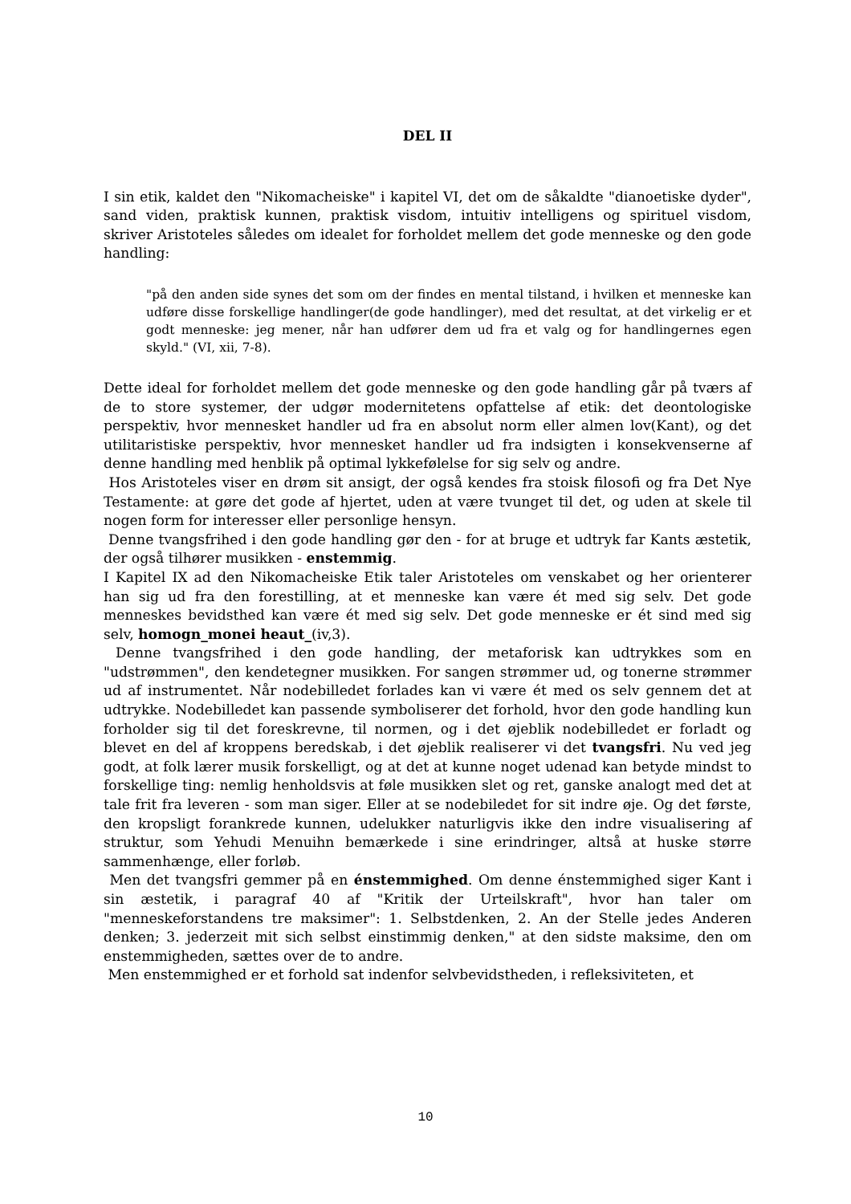DEL II
I sin etik, kaldet den "Nikomacheiske" i kapitel VI, det om de såkaldte "dianoetiske dyder", sand viden, praktisk kunnen, praktisk visdom, intuitiv intelligens og spirituel visdom, skriver Aristoteles således om idealet for forholdet mellem det gode menneske og den gode handling:
"på den anden side synes det som om der findes en mental tilstand, i hvilken et menneske kan udføre disse forskellige handlinger(de gode handlinger), med det resultat, at det virkelig er et godt menneske: jeg mener, når han udfører dem ud fra et valg og for handlingernes egen skyld." (VI, xii, 7-8).
Dette ideal for forholdet mellem det gode menneske og den gode handling går på tværs af de to store systemer, der udgør modernitetens opfattelse af etik: det deontologiske perspektiv, hvor mennesket handler ud fra en absolut norm eller almen lov(Kant), og det utilitaristiske perspektiv, hvor mennesket handler ud fra indsigten i konsekvenserne af denne handling med henblik på optimal lykkefølelse for sig selv og andre.
Hos Aristoteles viser en drøm sit ansigt, der også kendes fra stoisk filosofi og fra Det Nye Testamente: at gøre det gode af hjertet, uden at være tvunget til det, og uden at skele til nogen form for interesser eller personlige hensyn.
Denne tvangsfrihed i den gode handling gør den - for at bruge et udtryk far Kants æstetik, der også tilhører musikken - enstemmig.
I Kapitel IX ad den Nikomacheiske Etik taler Aristoteles om venskabet og her orienterer han sig ud fra den forestilling, at et menneske kan være ét med sig selv. Det gode menneskes bevidsthed kan være ét med sig selv. Det gode menneske er ét sind med sig selv, homogn_monei heaut_(iv,3).
Denne tvangsfrihed i den gode handling, der metaforisk kan udtrykkes som en "udstrømmen", den kendetegner musikken. For sangen strømmer ud, og tonerne strømmer ud af instrumentet. Når nodebilledet forlades kan vi være ét med os selv gennem det at udtrykke. Nodebilledet kan passende symboliserer det forhold, hvor den gode handling kun forholder sig til det foreskrevne, til normen, og i det øjeblik nodebilledet er forladt og blevet en del af kroppens beredskab, i det øjeblik realiserer vi det tvangsfri. Nu ved jeg godt, at folk lærer musik forskelligt, og at det at kunne noget udenad kan betyde mindst to forskellige ting: nemlig henholdsvis at føle musikken slet og ret, ganske analogt med det at tale frit fra leveren - som man siger. Eller at se nodebiledet for sit indre øje. Og det første, den kropsligt forankrede kunnen, udelukker naturligvis ikke den indre visualisering af struktur, som Yehudi Menuihn bemærkede i sine erindringer, altså at huske større sammenhænge, eller forløb.
Men det tvangsfri gemmer på en énstemmighed. Om denne énstemmighed siger Kant i sin æstetik, i paragraf 40 af "Kritik der Urteilskraft", hvor han taler om "menneskeforstandens tre maksimer": 1. Selbstdenken, 2. An der Stelle jedes Anderen denken; 3. jederzeit mit sich selbst einstimmig denken," at den sidste maksime, den om enstemmigheden, sættes over de to andre.
Men enstemmighed er et forhold sat indenfor selvbevidstheden, i refleksiviteten, et
10